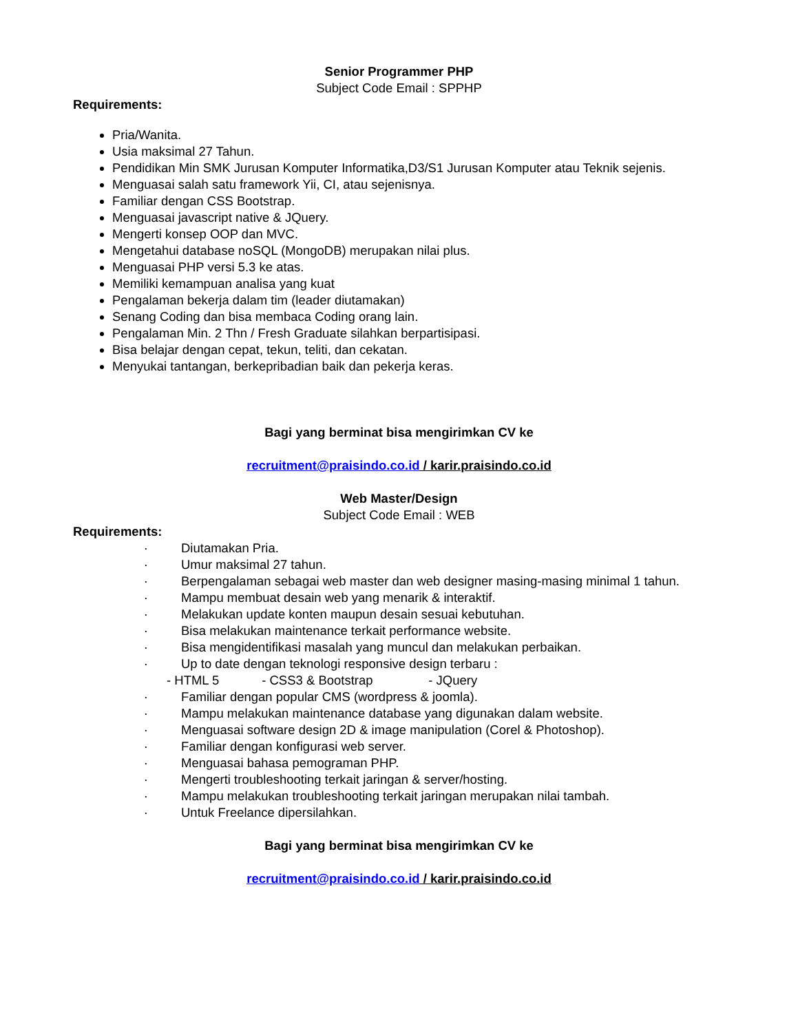Senior Programmer PHP
Subject Code Email : SPPHP
Requirements:
Pria/Wanita.
Usia maksimal 27 Tahun.
Pendidikan Min SMK Jurusan Komputer Informatika,D3/S1 Jurusan Komputer atau Teknik sejenis.
Menguasai salah satu framework Yii, CI, atau sejenisnya.
Familiar dengan CSS Bootstrap.
Menguasai javascript native & JQuery.
Mengerti konsep OOP dan MVC.
Mengetahui database noSQL (MongoDB) merupakan nilai plus.
Menguasai PHP versi 5.3 ke atas.
Memiliki kemampuan analisa yang kuat
Pengalaman bekerja dalam tim (leader diutamakan)
Senang Coding dan bisa membaca Coding orang lain.
Pengalaman Min. 2 Thn / Fresh Graduate silahkan berpartisipasi.
Bisa belajar dengan cepat, tekun, teliti, dan cekatan.
Menyukai tantangan, berkepribadian baik dan pekerja keras.
Bagi yang berminat bisa mengirimkan CV ke
recruitment@praisindo.co.id / karir.praisindo.co.id
Web Master/Design
Subject Code Email : WEB
Requirements:
· Diutamakan Pria.
· Umur maksimal 27 tahun.
· Berpengalaman sebagai web master dan web designer masing-masing minimal 1 tahun.
· Mampu membuat desain web yang menarik & interaktif.
· Melakukan update konten maupun desain sesuai kebutuhan.
· Bisa melakukan maintenance terkait performance website.
· Bisa mengidentifikasi masalah yang muncul dan melakukan perbaikan.
· Up to date dengan teknologi responsive design terbaru :
- HTML 5 - CSS3 & Bootstrap - JQuery
· Familiar dengan popular CMS (wordpress & joomla).
· Mampu melakukan maintenance database yang digunakan dalam website.
· Menguasai software design 2D & image manipulation (Corel & Photoshop).
· Familiar dengan konfigurasi web server.
· Menguasai bahasa pemograman PHP.
· Mengerti troubleshooting terkait jaringan & server/hosting.
· Mampu melakukan troubleshooting terkait jaringan merupakan nilai tambah.
· Untuk Freelance dipersilahkan.
Bagi yang berminat bisa mengirimkan CV ke
recruitment@praisindo.co.id / karir.praisindo.co.id